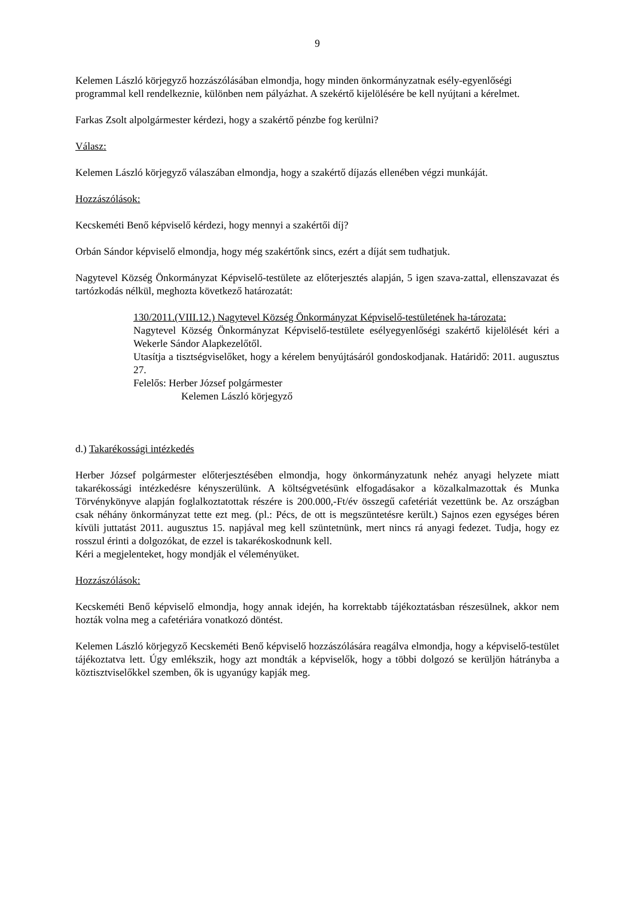9
Kelemen László körjegyző hozzászólásában elmondja, hogy minden önkormányzatnak esély-egyenlőségi programmal kell rendelkeznie, különben nem pályázhat. A szekértő kijelölésére be kell nyújtani a kérelmet.
Farkas Zsolt alpolgármester kérdezi, hogy a szakértő pénzbe fog kerülni?
Válasz:
Kelemen László körjegyző válaszában elmondja, hogy a szakértő díjazás ellenében végzi munkáját.
Hozzászólások:
Kecskeméti Benő képviselő kérdezi, hogy mennyi a szakértői díj?
Orbán Sándor képviselő elmondja, hogy még szakértőnk sincs, ezért a díját sem tudhatjuk.
Nagytevel Község Önkormányzat Képviselő-testülete az előterjesztés alapján, 5 igen szava-zattal, ellenszavazat és tartózkodás nélkül, meghozta következő határozatát:
130/2011.(VIII.12.) Nagytevel Község Önkormányzat Képviselő-testületének ha-tározata:
Nagytevel Község Önkormányzat Képviselő-testülete esélyegyenlőségi szakértő kijelölését kéri a Wekerle Sándor Alapkezelőtől.
Utasítja a tisztségviselőket, hogy a kérelem benyújtásáról gondoskodjanak. Határidő: 2011. augusztus 27.
Felelős: Herber József polgármester
Kelemen László körjegyző
d.) Takarékossági intézkedés
Herber József polgármester előterjesztésében elmondja, hogy önkormányzatunk nehéz anyagi helyzete miatt takarékossági intézkedésre kényszerülünk. A költségvetésünk elfogadásakor a közalkalmazottak és Munka Törvénykönyve alapján foglalkoztatottak részére is 200.000,-Ft/év összegű cafetériát vezettünk be. Az országban csak néhány önkormányzat tette ezt meg. (pl.: Pécs, de ott is megszüntetésre került.) Sajnos ezen egységes béren kívüli juttatást 2011. augusztus 15. napjával meg kell szüntetnünk, mert nincs rá anyagi fedezet. Tudja, hogy ez rosszul érinti a dolgozókat, de ezzel is takarékoskodnunk kell.
Kéri a megjelenteket, hogy mondják el véleményüket.
Hozzászólások:
Kecskeméti Benő képviselő elmondja, hogy annak idején, ha korrektabb tájékoztatásban részesülnek, akkor nem hozták volna meg a cafetériára vonatkozó döntést.
Kelemen László körjegyző Kecskeméti Benő képviselő hozzászólására reagálva elmondja, hogy a képviselő-testület tájékoztatva lett. Úgy emlékszik, hogy azt mondták a képviselők, hogy a többi dolgozó se kerüljön hátrányba a köztisztviselőkkel szemben, ők is ugyanúgy kapják meg.